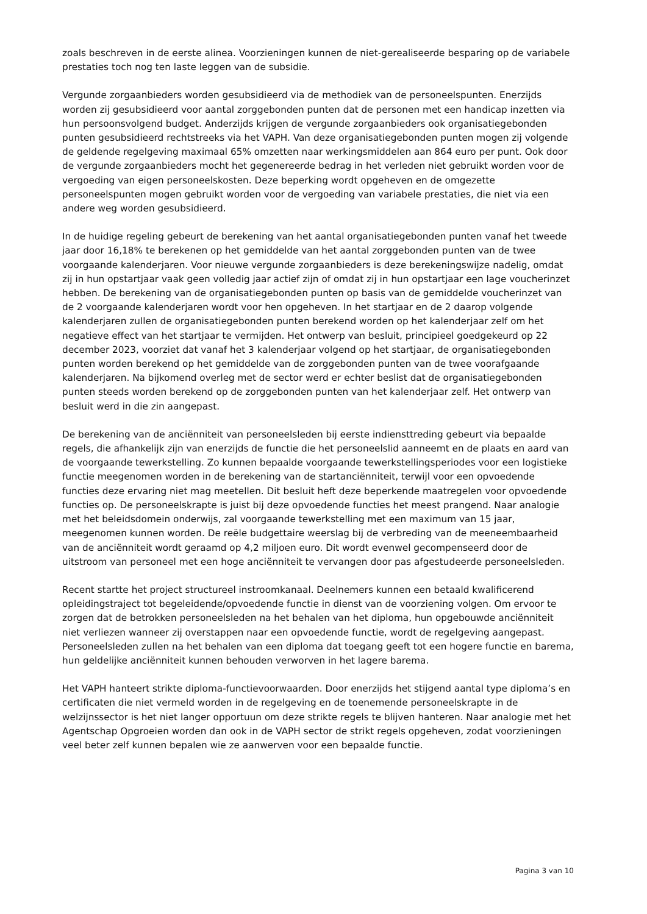zoals beschreven in de eerste alinea. Voorzieningen kunnen de niet-gerealiseerde besparing op de variabele prestaties toch nog ten laste leggen van de subsidie.
Vergunde zorgaanbieders worden gesubsidieerd via de methodiek van de personeelspunten. Enerzijds worden zij gesubsidieerd voor aantal zorggebonden punten dat de personen met een handicap inzetten via hun persoonsvolgend budget. Anderzijds krijgen de vergunde zorgaanbieders ook organisatiegebonden punten gesubsidieerd rechtstreeks via het VAPH. Van deze organisatiegebonden punten mogen zij volgende de geldende regelgeving maximaal 65% omzetten naar werkingsmiddelen aan 864 euro per punt. Ook door de vergunde zorgaanbieders mocht het gegenereerde bedrag in het verleden niet gebruikt worden voor de vergoeding van eigen personeelskosten. Deze beperking wordt opgeheven en de omgezette personeelspunten mogen gebruikt worden voor de vergoeding van variabele prestaties, die niet via een andere weg worden gesubsidieerd.
In de huidige regeling gebeurt de berekening van het aantal organisatiegebonden punten vanaf het tweede jaar door 16,18% te berekenen op het gemiddelde van het aantal zorggebonden punten van de twee voorgaande kalenderjaren. Voor nieuwe vergunde zorgaanbieders is deze berekeningswijze nadelig, omdat zij in hun opstartjaar vaak geen volledig jaar actief zijn of omdat zij in hun opstartjaar een lage voucherinzet hebben. De berekening van de organisatiegebonden punten op basis van de gemiddelde voucherinzet van de 2 voorgaande kalenderjaren wordt voor hen opgeheven. In het startjaar en de 2 daarop volgende kalenderjaren zullen de organisatiegebonden punten berekend worden op het kalenderjaar zelf om het negatieve effect van het startjaar te vermijden. Het ontwerp van besluit, principieel goedgekeurd op 22 december 2023, voorziet dat vanaf het 3 kalenderjaar volgend op het startjaar, de organisatiegebonden punten worden berekend op het gemiddelde van de zorggebonden punten van de twee voorafgaande kalenderjaren. Na bijkomend overleg met de sector werd er echter beslist dat de organisatiegebonden punten steeds worden berekend op de zorggebonden punten van het kalenderjaar zelf. Het ontwerp van besluit werd in die zin aangepast.
De berekening van de anciënniteit van personeelsleden bij eerste indiensttreding gebeurt via bepaalde regels, die afhankelijk zijn van enerzijds de functie die het personeelslid aanneemt en de plaats en aard van de voorgaande tewerkstelling. Zo kunnen bepaalde voorgaande tewerkstellingsperiodes voor een logistieke functie meegenomen worden in de berekening van de startanciënniteit, terwijl voor een opvoedende functies deze ervaring niet mag meetellen. Dit besluit heft deze beperkende maatregelen voor opvoedende functies op. De personeelskrapte is juist bij deze opvoedende functies het meest prangend. Naar analogie met het beleidsdomein onderwijs, zal voorgaande tewerkstelling met een maximum van 15 jaar, meegenomen kunnen worden. De reële budgettaire weerslag bij de verbreding van de meeneembaarheid van de anciënniteit wordt geraamd op 4,2 miljoen euro. Dit wordt evenwel gecompenseerd door de uitstroom van personeel met een hoge anciënniteit te vervangen door pas afgestudeerde personeelsleden.
Recent startte het project structureel instroomkanaal. Deelnemers kunnen een betaald kwalificerend opleidingstraject tot begeleidende/opvoedende functie in dienst van de voorziening volgen. Om ervoor te zorgen dat de betrokken personeelsleden na het behalen van het diploma, hun opgebouwde anciënniteit niet verliezen wanneer zij overstappen naar een opvoedende functie, wordt de regelgeving aangepast. Personeelsleden zullen na het behalen van een diploma dat toegang geeft tot een hogere functie en barema, hun geldelijke anciënniteit kunnen behouden verworven in het lagere barema.
Het VAPH hanteert strikte diploma-functievoorwaarden. Door enerzijds het stijgend aantal type diploma’s en certificaten die niet vermeld worden in de regelgeving en de toenemende personeelskrapte in de welzijnssector is het niet langer opportuun om deze strikte regels te blijven hanteren. Naar analogie met het Agentschap Opgroeien worden dan ook in de VAPH sector de strikt regels opgeheven, zodat voorzieningen veel beter zelf kunnen bepalen wie ze aanwerven voor een bepaalde functie.
Pagina 3 van 10